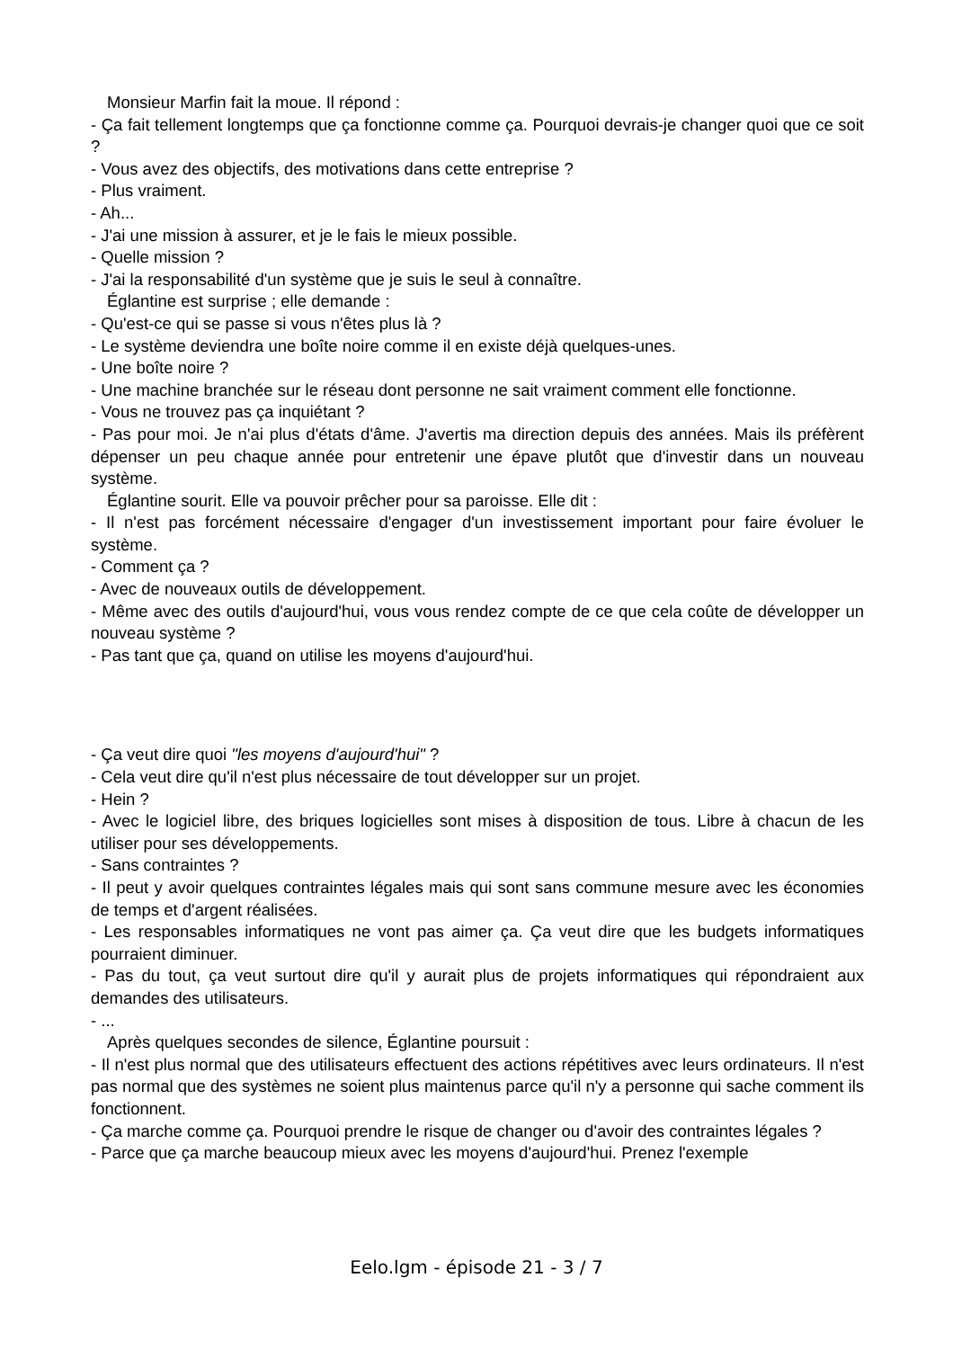Monsieur Marfin fait la moue. Il répond :
- Ça fait tellement longtemps que ça fonctionne comme ça. Pourquoi devrais-je changer quoi que ce soit ?
- Vous avez des objectifs, des motivations dans cette entreprise ?
- Plus vraiment.
- Ah...
- J'ai une mission à assurer, et je le fais le mieux possible.
- Quelle mission ?
- J'ai la responsabilité d'un système que je suis le seul à connaître.
Églantine est surprise ; elle demande :
- Qu'est-ce qui se passe si vous n'êtes plus là ?
- Le système deviendra une boîte noire comme il en existe déjà quelques-unes.
- Une boîte noire ?
- Une machine branchée sur le réseau dont personne ne sait vraiment comment elle fonctionne.
- Vous ne trouvez pas ça inquiétant ?
- Pas pour moi. Je n'ai plus d'états d'âme. J'avertis ma direction depuis des années. Mais ils préfèrent dépenser un peu chaque année pour entretenir une épave plutôt que d'investir dans un nouveau système.
Églantine sourit. Elle va pouvoir prêcher pour sa paroisse. Elle dit :
- Il n'est pas forcément nécessaire d'engager d'un investissement important pour faire évoluer le système.
- Comment ça ?
- Avec de nouveaux outils de développement.
- Même avec des outils d'aujourd'hui, vous vous rendez compte de ce que cela coûte de développer un nouveau système ?
- Pas tant que ça, quand on utilise les moyens d'aujourd'hui.
- Ça veut dire quoi "les moyens d'aujourd'hui" ?
- Cela veut dire qu'il n'est plus nécessaire de tout développer sur un projet.
- Hein ?
- Avec le logiciel libre, des briques logicielles sont mises à disposition de tous. Libre à chacun de les utiliser pour ses développements.
- Sans contraintes ?
- Il peut y avoir quelques contraintes légales mais qui sont sans commune mesure avec les économies de temps et d'argent réalisées.
- Les responsables informatiques ne vont pas aimer ça. Ça veut dire que les budgets informatiques pourraient diminuer.
- Pas du tout, ça veut surtout dire qu'il y aurait plus de projets informatiques qui répondraient aux demandes des utilisateurs.
- ...
Après quelques secondes de silence, Églantine poursuit :
- Il n'est plus normal que des utilisateurs effectuent des actions répétitives avec leurs ordinateurs. Il n'est pas normal que des systèmes ne soient plus maintenus parce qu'il n'y a personne qui sache comment ils fonctionnent.
- Ça marche comme ça. Pourquoi prendre le risque de changer ou d'avoir des contraintes légales ?
- Parce que ça marche beaucoup mieux avec les moyens d'aujourd'hui. Prenez l'exemple
Eelo.lgm - épisode 21 - 3 / 7